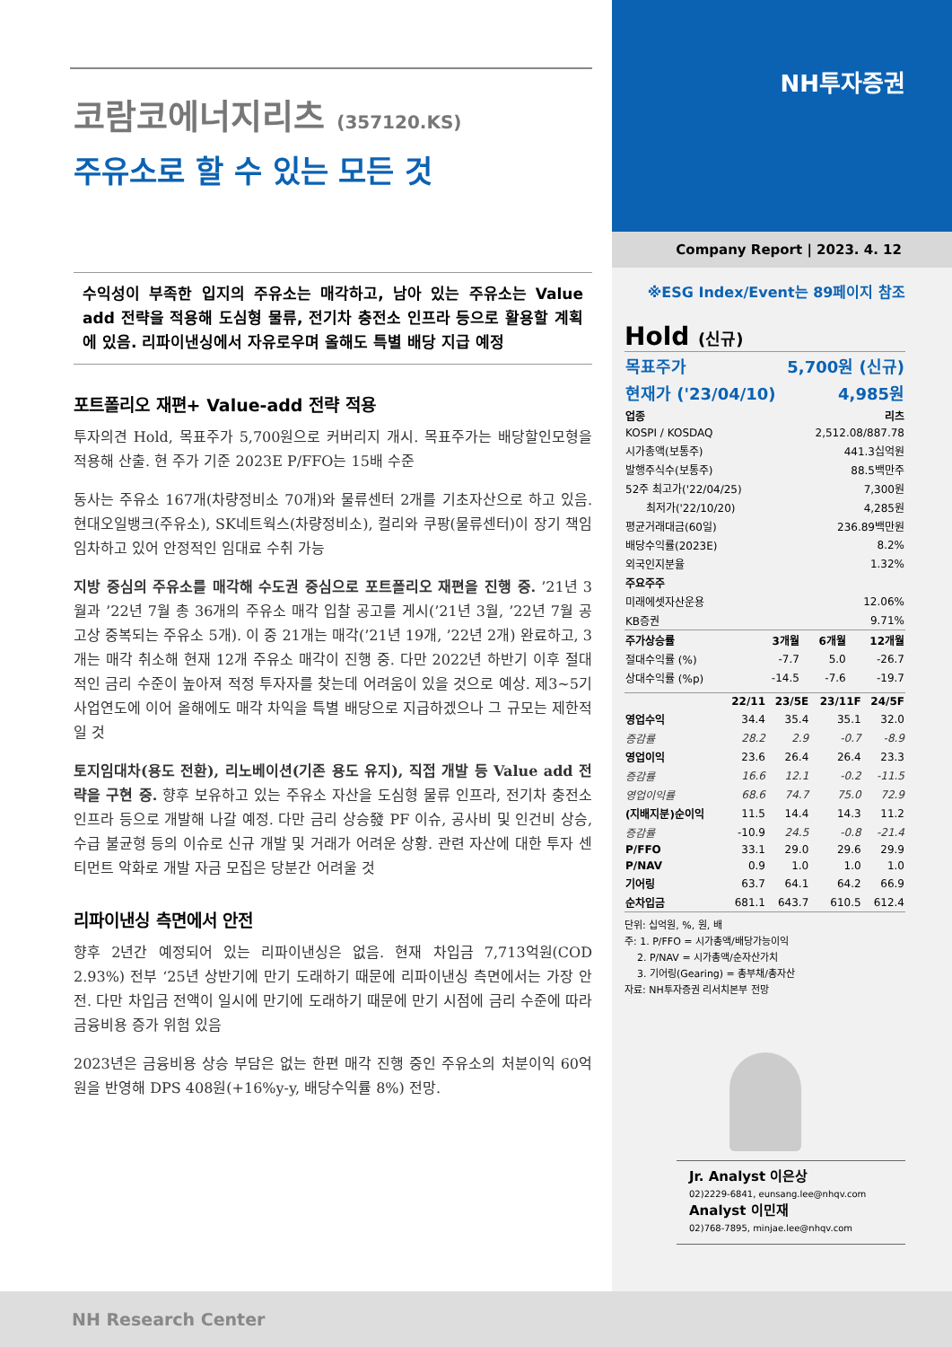코람코에너지리츠 (357120.KS)
주유소로 할 수 있는 모든 것
수익성이 부족한 입지의 주유소는 매각하고, 남아 있는 주유소는 Value add 전략을 적용해 도심형 물류, 전기차 충전소 인프라 등으로 활용할 계획에 있음. 리파이낸싱에서 자유로우며 올해도 특별 배당 지급 예정
포트폴리오 재편+ Value-add 전략 적용
투자의견 Hold, 목표주가 5,700원으로 커버리지 개시. 목표주가는 배당할인모형을 적용해 산출. 현 주가 기준 2023E P/FFO는 15배 수준
동사는 주유소 167개(차량정비소 70개)와 물류센터 2개를 기초자산으로 하고 있음. 현대오일뱅크(주유소), SK네트웍스(차량정비소), 컬리와 쿠팡(물류센터)이 장기 책임 임차하고 있어 안정적인 임대료 수취 가능
지방 중심의 주유소를 매각해 수도권 중심으로 포트폴리오 재편을 진행 중. ’21년 3월과 ’22년 7월 총 36개의 주유소 매각 입찰 공고를 게시(’21년 3월, ’22년 7월 공고상 중복되는 주유소 5개). 이 중 21개는 매각(’21년 19개, ’22년 2개) 완료하고, 3개는 매각 취소해 현재 12개 주유소 매각이 진행 중. 다만 2022년 하반기 이후 절대적인 금리 수준이 높아져 적정 투자자를 찾는데 어려움이 있을 것으로 예상. 제3~5기 사업연도에 이어 올해에도 매각 차익을 특별 배당으로 지급하겠으나 그 규모는 제한적일 것
토지임대차(용도 전환), 리노베이션(기존 용도 유지), 직접 개발 등 Value add 전략을 구현 중. 향후 보유하고 있는 주유소 자산을 도심형 물류 인프라, 전기차 충전소 인프라 등으로 개발해 나갈 예정. 다만 금리 상승發 PF 이슈, 공사비 및 인건비 상승, 수급 불균형 등의 이슈로 신규 개발 및 거래가 어려운 상황. 관련 자산에 대한 투자 센티먼트 악화로 개발 자금 모집은 당분간 어려울 것
리파이낸싱 측면에서 안전
향후 2년간 예정되어 있는 리파이낸싱은 없음. 현재 차입금 7,713억원(COD 2.93%) 전부 ‘25년 상반기에 만기 도래하기 때문에 리파이낸싱 측면에서는 가장 안전. 다만 차입금 전액이 일시에 만기에 도래하기 때문에 만기 시점에 금리 수준에 따라 금융비용 증가 위험 있음
2023년은 금융비용 상승 부담은 없는 한편 매각 진행 중인 주유소의 처분이익 60억원을 반영해 DPS 408원(+16%y-y, 배당수익률 8%) 전망.
NH Research Center
NH투자증권
Company Report | 2023. 4. 12
※ESG Index/Event는 89페이지 참조
Hold (신규)
| 목표주가 | 5,700원 (신규) |
| 현재가 ('23/04/10) | 4,985원 |
| 업종 | 리츠 |
| KOSPI / KOSDAQ | 2,512.08/887.78 |
| 시가총액(보통주) | 441.3십억원 |
| 발행주식수(보통주) | 88.5백만주 |
| 52주 최고가('22/04/25) | 7,300원 |
| 최저가('22/10/20) | 4,285원 |
| 평균거래대금(60일) | 236.89백만원 |
| 배당수익률(2023E) | 8.2% |
| 외국인지분율 | 1.32% |
| 주요주주 | |
| 미래에셋자산운용 | 12.06% |
| KB증권 | 9.71% |
| 주가상승률 | 3개월 | 6개월 | 12개월 |
| --- | --- | --- | --- |
| 절대수익률 (%) | -7.7 | 5.0 | -26.7 |
| 상대수익률 (%p) | -14.5 | -7.6 | -19.7 |
| | 22/11 | 23/5E | 23/11F | 24/5F |
| --- | --- | --- | --- | --- |
| 영업수익 | 34.4 | 35.4 | 35.1 | 32.0 |
| 증감률 | 28.2 | 2.9 | -0.7 | -8.9 |
| 영업이익 | 23.6 | 26.4 | 26.4 | 23.3 |
| 증감률 | 16.6 | 12.1 | -0.2 | -11.5 |
| 영업이익률 | 68.6 | 74.7 | 75.0 | 72.9 |
| (지배지분)순이익 | 11.5 | 14.4 | 14.3 | 11.2 |
| 증감률 | -10.9 | 24.5 | -0.8 | -21.4 |
| P/FFO | 33.1 | 29.0 | 29.6 | 29.9 |
| P/NAV | 0.9 | 1.0 | 1.0 | 1.0 |
| 기어링 | 63.7 | 64.1 | 64.2 | 66.9 |
| 순차입금 | 681.1 | 643.7 | 610.5 | 612.4 |
단위: 십억원, %, 원, 배
주: 1. P/FFO = 시가총액/배당가능이익
2. P/NAV = 시가총액/순자산가치
3. 기어링(Gearing) = 총부채/총자산
자료: NH투자증권 리서치본부 전망
Jr. Analyst 이은상
02)2229-6841, eunsang.lee@nhqv.com
Analyst 이민재
02)768-7895, minjae.lee@nhqv.com